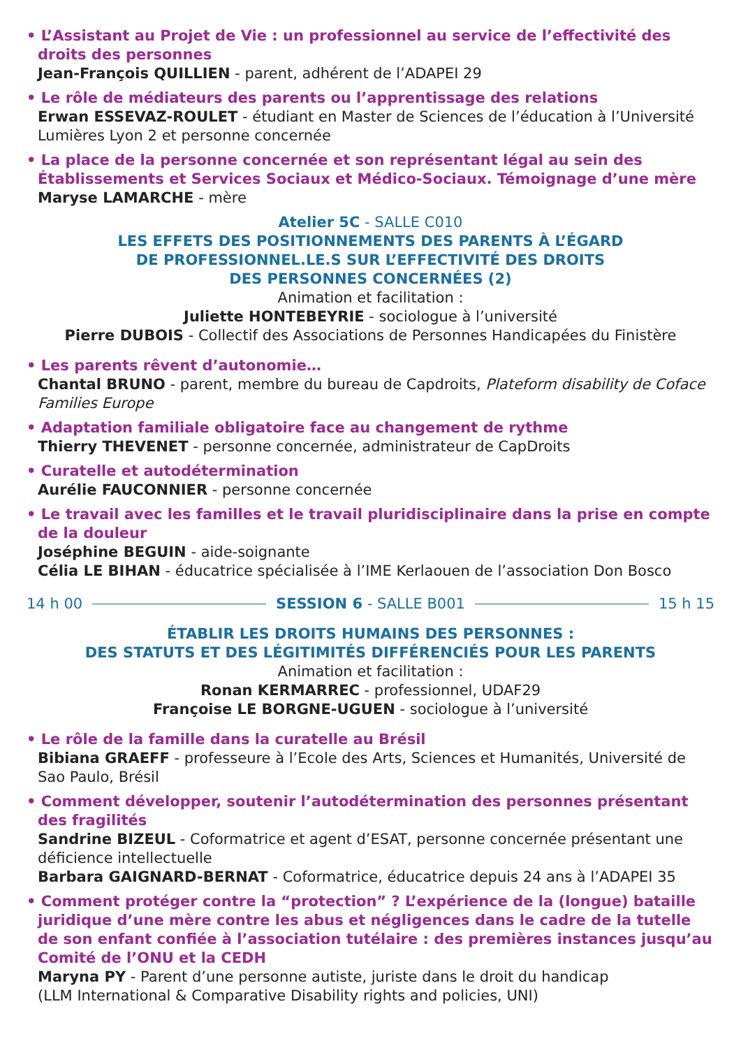• L’Assistant au Projet de Vie : un professionnel au service de l’effectivité des droits des personnes
Jean-François QUILLIEN - parent, adhérent de l’ADAPEI 29
• Le rôle de médiateurs des parents ou l’apprentissage des relations
Erwan ESSEVAZ-ROULET - étudiant en Master de Sciences de l’éducation à l’Université Lumières Lyon 2 et personne concernée
• La place de la personne concernée et son représentant légal au sein des Établissements et Services Sociaux et Médico-Sociaux. Témoignage d’une mère
Maryse LAMARCHE - mère
Atelier 5C - SALLE C010
LES EFFETS DES POSITIONNEMENTS DES PARENTS À L’ÉGARD
DE PROFESSIONNEL.LE.S SUR L’EFFECTIVITÉ DES DROITS
DES PERSONNES CONCERNÉES (2)
Animation et facilitation :
Juliette HONTEBEYRIE - sociologue à l’université
Pierre DUBOIS - Collectif des Associations de Personnes Handicapées du Finistère
• Les parents rêvent d’autonomie…
Chantal BRUNO - parent, membre du bureau de Capdroits, Plateform disability de Coface Families Europe
• Adaptation familiale obligatoire face au changement de rythme
Thierry THEVENET - personne concernée, administrateur de CapDroits
• Curatelle et autodétermination
Aurélie FAUCONNIER - personne concernée
• Le travail avec les familles et le travail pluridisciplinaire dans la prise en compte de la douleur
Joséphine BEGUIN - aide-soignante
Célia LE BIHAN - éducatrice spécialisée à l’IME Kerlaouen de l’association Don Bosco
14 h 00 SESSION 6 - SALLE B001 15 h 15
ÉTABLIR LES DROITS HUMAINS DES PERSONNES :
DES STATUTS ET DES LÉGITIMITÉS DIFFÉRENCIÉS POUR LES PARENTS
Animation et facilitation :
Ronan KERMARREC - professionnel, UDAF29
Françoise LE BORGNE-UGUEN - sociologue à l’université
• Le rôle de la famille dans la curatelle au Brésil
Bibiana GRAEFF - professeure à l’Ecole des Arts, Sciences et Humanités, Université de Sao Paulo, Brésil
• Comment développer, soutenir l’autodétermination des personnes présentant des fragilités
Sandrine BIZEUL - Coformatrice et agent d’ESAT, personne concernée présentant une déficience intellectuelle
Barbara GAIGNARD-BERNAT - Coformatrice, éducatrice depuis 24 ans à l’ADAPEI 35
• Comment protéger contre la “protection” ? L’expérience de la (longue) bataille juridique d’une mère contre les abus et négligences dans le cadre de la tutelle de son enfant confiée à l’association tutélaire : des premières instances jusqu’au Comité de l’ONU et la CEDH
Maryna PY - Parent d’une personne autiste, juriste dans le droit du handicap
(LLM International & Comparative Disability rights and policies, UNI)